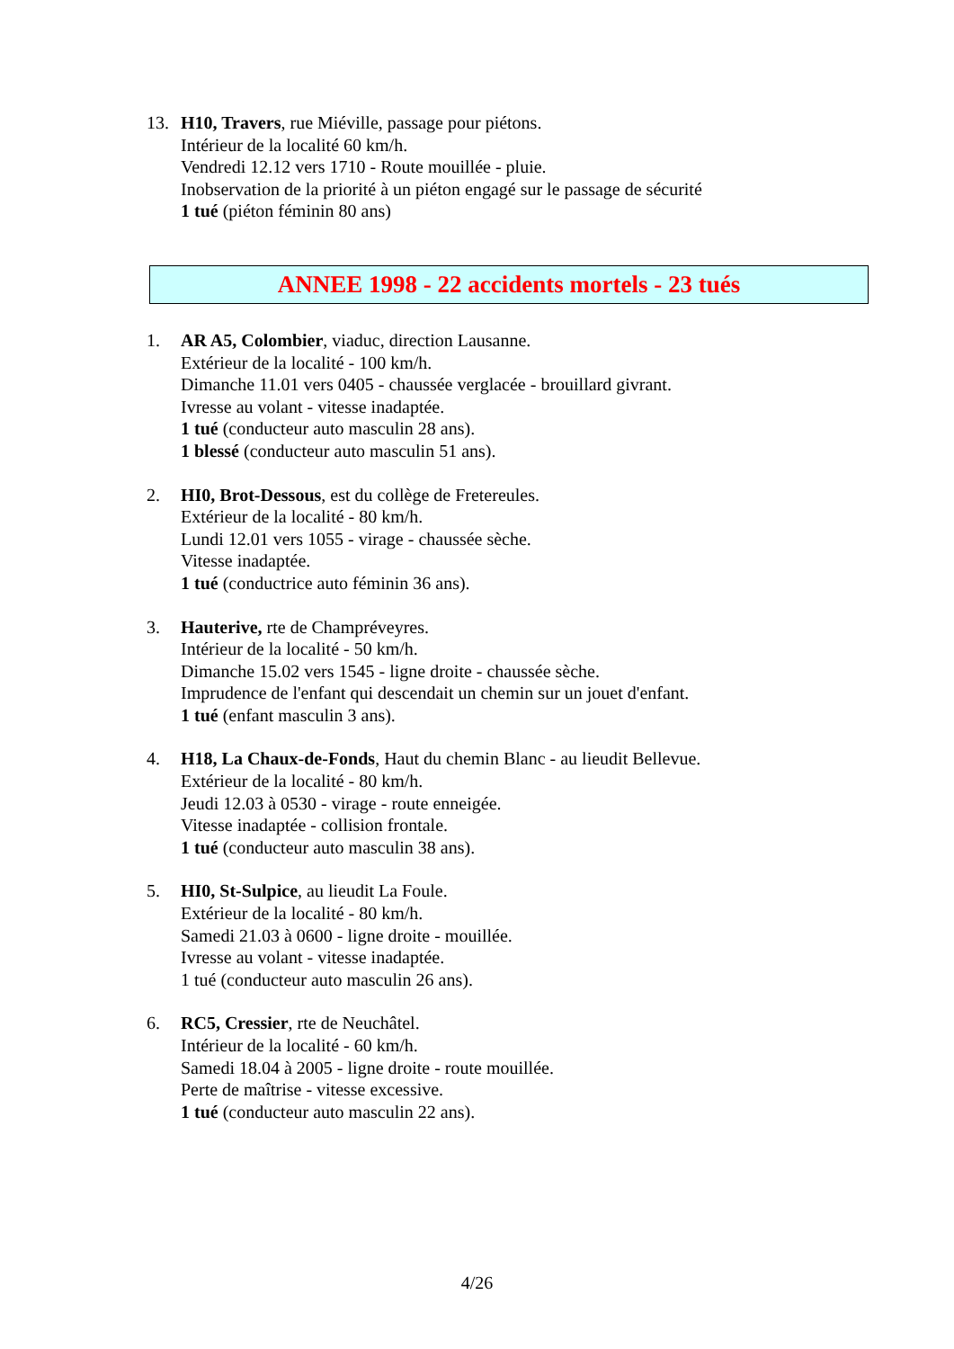13. H10, Travers, rue Miéville, passage pour piétons.
Intérieur de la localité 60 km/h.
Vendredi 12.12 vers 1710 - Route mouillée - pluie.
Inobservation de la priorité à un piéton engagé sur le passage de sécurité
1 tué (piéton féminin 80 ans)
ANNEE 1998 - 22 accidents mortels - 23 tués
1. AR A5, Colombier, viaduc, direction Lausanne.
Extérieur de la localité - 100 km/h.
Dimanche 11.01 vers 0405 - chaussée verglacée - brouillard givrant.
Ivresse au volant - vitesse inadaptée.
1 tué (conducteur auto masculin 28 ans).
1 blessé (conducteur auto masculin 51 ans).
2. HI0, Brot-Dessous, est du collège de Fretereules.
Extérieur de la localité - 80 km/h.
Lundi 12.01 vers 1055 - virage - chaussée sèche.
Vitesse inadaptée.
1 tué (conductrice auto féminin 36 ans).
3. Hauterive, rte de Champréveyres.
Intérieur de la localité - 50 km/h.
Dimanche 15.02 vers 1545 - ligne droite - chaussée sèche.
Imprudence de l'enfant qui descendait un chemin sur un jouet d'enfant.
1 tué (enfant masculin 3 ans).
4. H18, La Chaux-de-Fonds, Haut du chemin Blanc - au lieudit Bellevue.
Extérieur de la localité - 80 km/h.
Jeudi 12.03 à 0530 - virage - route enneigée.
Vitesse inadaptée - collision frontale.
1 tué (conducteur auto masculin 38 ans).
5. HI0, St-Sulpice, au lieudit La Foule.
Extérieur de la localité - 80 km/h.
Samedi 21.03 à 0600 - ligne droite - mouillée.
Ivresse au volant - vitesse inadaptée.
1 tué (conducteur auto masculin 26 ans).
6. RC5, Cressier, rte de Neuchâtel.
Intérieur de la localité - 60 km/h.
Samedi 18.04 à 2005 - ligne droite - route mouillée.
Perte de maîtrise - vitesse excessive.
1 tué (conducteur auto masculin 22 ans).
4/26